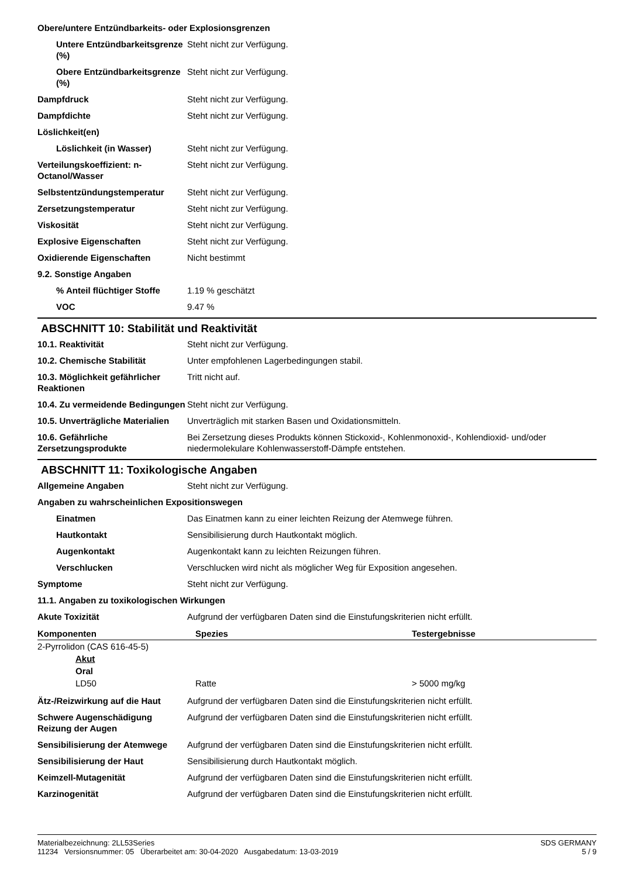Obere/untere Entzündbarkeits- oder Explosionsgrenzen
Untere Entzündbarkeitsgrenze (%)
Steht nicht zur Verfügung.
Obere Entzündbarkeitsgrenze (%)
Steht nicht zur Verfügung.
Dampfdruck Steht nicht zur Verfügung.
Dampfdichte Steht nicht zur Verfügung.
Löslichkeit(en)
Löslichkeit (in Wasser) Steht nicht zur Verfügung.
Verteilungskoeffizient: n-Octanol/Wasser
Steht nicht zur Verfügung.
Selbstentzündungstemperatur Steht nicht zur Verfügung.
Zersetzungstemperatur Steht nicht zur Verfügung.
Viskosität Steht nicht zur Verfügung.
Explosive Eigenschaften Steht nicht zur Verfügung.
Oxidierende Eigenschaften Nicht bestimmt
9.2. Sonstige Angaben
% Anteil flüchtiger Stoffe
1.19 % geschätzt
VOC 9.47 %
ABSCHNITT 10: Stabilität und Reaktivität
10.1. Reaktivität Steht nicht zur Verfügung.
10.2. Chemische Stabilität Unter empfohlenen Lagerbedingungen stabil.
10.3. Möglichkeit gefährlicher Reaktionen
Tritt nicht auf.
10.4. Zu vermeidende Bedingungen
Steht nicht zur Verfügung.
10.5. Unverträgliche Materialien
Unverträglich mit starken Basen und Oxidationsmitteln.
10.6. Gefährliche Zersetzungsprodukte
Bei Zersetzung dieses Produkts können Stickoxid-, Kohlenmonoxid-, Kohlendioxid- und/oder niedermolekulare Kohlenwasserstoff-Dämpfe entstehen.
ABSCHNITT 11: Toxikologische Angaben
Allgemeine Angaben Steht nicht zur Verfügung.
Angaben zu wahrscheinlichen Expositionswegen
Einatmen Das Einatmen kann zu einer leichten Reizung der Atemwege führen.
Hautkontakt Sensibilisierung durch Hautkontakt möglich.
Augenkontakt Augenkontakt kann zu leichten Reizungen führen.
Verschlucken Verschlucken wird nicht als möglicher Weg für Exposition angesehen.
Symptome Steht nicht zur Verfügung.
11.1. Angaben zu toxikologischen Wirkungen
Akute Toxizität Aufgrund der verfügbaren Daten sind die Einstufungskriterien nicht erfüllt.
| Komponenten | Spezies | Testergebnisse |
| --- | --- | --- |
| 2-Pyrrolidon (CAS 616-45-5) | | |
| Akut | | |
| Oral | | |
| LD50 | Ratte | > 5000 mg/kg |
Ätz-/Reizwirkung auf die Haut
Aufgrund der verfügbaren Daten sind die Einstufungskriterien nicht erfüllt.
Schwere Augenschädigung Reizung der Augen
Aufgrund der verfügbaren Daten sind die Einstufungskriterien nicht erfüllt.
Sensibilisierung der Atemwege
Aufgrund der verfügbaren Daten sind die Einstufungskriterien nicht erfüllt.
Sensibilisierung der Haut Sensibilisierung durch Hautkontakt möglich.
Keimzell-Mutagenität Aufgrund der verfügbaren Daten sind die Einstufungskriterien nicht erfüllt.
Karzinogenität Aufgrund der verfügbaren Daten sind die Einstufungskriterien nicht erfüllt.
Materialbezeichnung: 2LL53Series
11234 Versionsnummer: 05 Überarbeitet am: 30-04-2020 Ausgabedatum: 13-03-2019
SDS GERMANY
5 / 9